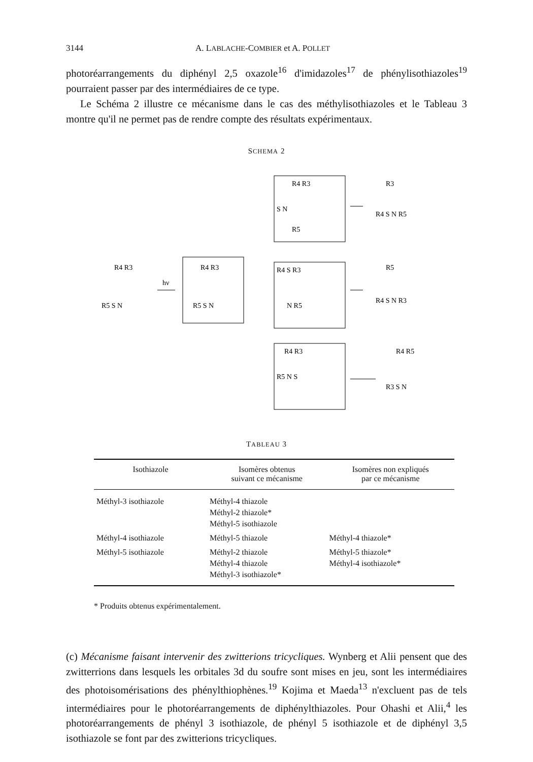3144 A. LABLACHE-COMBIER et A. POLLET
photoréarrangements du diphényl 2,5 oxazole<sup>16</sup> d'imidazoles<sup>17</sup> de phénylisothiazoles<sup>19</sup> pourraient passer par des intermédiaires de ce type.
Le Schéma 2 illustre ce mécanisme dans le cas des méthylisothiazoles et le Tableau 3 montre qu'il ne permet pas de rendre compte des résultats expérimentaux.
SCHEMA 2
R4 R3
R5 S N
hν
R4 R3
R5 S N
R4 R3
S N
R5
R4 S R3
N R5
R4 R3
R5 N S
R3
R4 S N R5
R5
R4 S N R3
R4 R5
R3 S N
TABLEAU 3
| Isothiazole | Isomères obtenus suivant ce mécanisme | Isomères non expliqués par ce mécanisme |
| --- | --- | --- |
| Méthyl-3 isothiazole | Méthyl-4 thiazole Méthyl-2 thiazole* Méthyl-5 isothiazole | |
| Méthyl-4 isothiazole | Méthyl-5 thiazole | Méthyl-4 thiazole* |
| Méthyl-5 isothiazole | Méthyl-2 thiazole Méthyl-4 thiazole Méthyl-3 isothiazole* | Méthyl-5 thiazole* Méthyl-4 isothiazole* |
* Produits obtenus expérimentalement.
(c) Mécanisme faisant intervenir des zwitterions tricycliques. Wynberg et Alii pensent que des zwitterrions dans lesquels les orbitales 3d du soufre sont mises en jeu, sont les intermédiaires des photoisomérisations des phénylthiophènes.<sup>19</sup> Kojima et Maeda<sup>13</sup> n'excluent pas de tels intermédiaires pour le photoréarrangements de diphénylthiazoles. Pour Ohashi et Alii,<sup>4</sup> les photoréarrangements de phényl 3 isothiazole, de phényl 5 isothiazole et de diphényl 3,5 isothiazole se font par des zwitterions tricycliques.